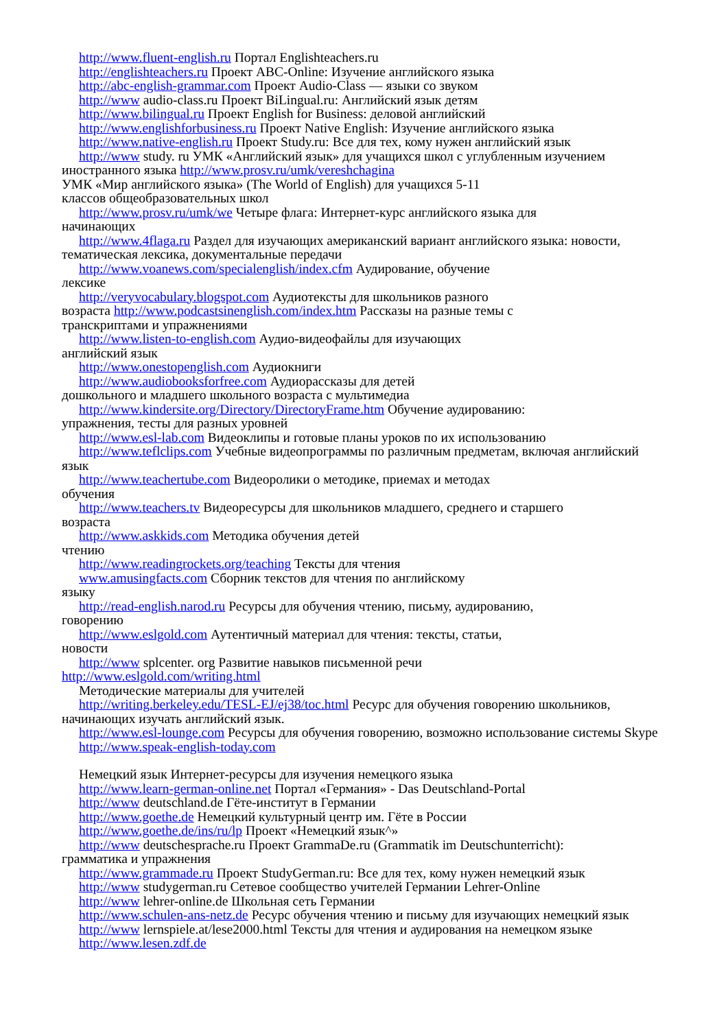http://www.fluent-english.ru Портал Englishteachers.ru
http://englishteachers.ru Проект ABC-Online: Изучение английского языка
http://abc-english-grammar.com Проект Audio-Class — языки со звуком
http://www audio-class.ru Проект BiLingual.ru: Английский язык детям
http://www.bilingual.ru Проект English for Business: деловой английский
http://www.englishforbusiness.ru Проект Native English: Изучение английского языка
http://www.native-english.ru Проект Study.ru: Все для тех, кому нужен английский язык
http://www study. ru УМК «Английский язык» для учащихся школ с углубленным изучением иностранного языка http://www.prosv.ru/umk/vereshchagina
УМК «Мир английского языка» (The World of English) для учащихся 5-11
классов общеобразовательных школ
http://www.prosv.ru/umk/we Четыре флага: Интернет-курс английского языка для
начинающих
http://www.4flaga.ru Раздел для изучающих американский вариант английского языка: новости, тематическая лексика, документальные передачи
http://www.voanews.com/specialenglish/index.cfm Аудирование, обучение
лексике
http://veryvocabulary.blogspot.com Аудиотексты для школьников разного
возраста http://www.podcastsinenglish.com/index.htm Рассказы на разные темы с
транскриптами и упражнениями
http://www.listen-to-english.com Аудио-видеофайлы для изучающих
английский язык
http://www.onestopenglish.com Аудиокниги
http://www.audiobooksforfree.com Аудиорассказы для детей
дошкольного и младшего школьного возраста с мультимедиа
http://www.kindersite.org/Directory/DirectoryFrame.htm Обучение аудированию:
упражнения, тесты для разных уровней
http://www.esl-lab.com Видеоклипы и готовые планы уроков по их использованию
http://www.teflclips.com Учебные видеопрограммы по различным предметам, включая английский язык
http://www.teachertube.com Видеоролики о методике, приемах и методах
обучения
http://www.teachers.tv Видеоресурсы для школьников младшего, среднего и старшего
возраста
http://www.askkids.com Методика обучения детей
чтению
http://www.readingrockets.org/teaching Тексты для чтения
www.amusingfacts.com Сборник текстов для чтения по английскому
языку
http://read-english.narod.ru Ресурсы для обучения чтению, письму, аудированию,
говорению
http://www.eslgold.com Аутентичный материал для чтения: тексты, статьи,
новости
http://www splcenter. org Развитие навыков письменной речи
http://www.eslgold.com/writing.html
Методические материалы для учителей
http://writing.berkeley.edu/TESL-EJ/ej38/toc.html Ресурс для обучения говорению школьников, начинающих изучать английский язык.
http://www.esl-lounge.com Ресурсы для обучения говорению, возможно использование системы Skype
http://www.speak-english-today.com
Немецкий язык Интернет-ресурсы для изучения немецкого языка
http://www.learn-german-online.net Портал «Германия» - Das Deutschland-Portal
http://www deutschland.de Гёте-институт в Германии
http://www.goethe.de Немецкий культурный центр им. Гёте в России
http://www.goethe.de/ins/ru/lp Проект «Немецкий язык^»
http://www deutschesprache.ru Проект GrammaDe.ru (Grammatik im Deutschunterricht):
грамматика и упражнения
http://www.grammade.ru Проект StudyGerman.ru: Все для тех, кому нужен немецкий язык
http://www studygerman.ru Сетевое сообщество учителей Германии Lehrer-Online
http://www lehrer-online.de Школьная сеть Германии
http://www.schulen-ans-netz.de Ресурс обучения чтению и письму для изучающих немецкий язык
http://www lernspiele.at/lese2000.html Тексты для чтения и аудирования на немецком языке
http://www.lesen.zdf.de